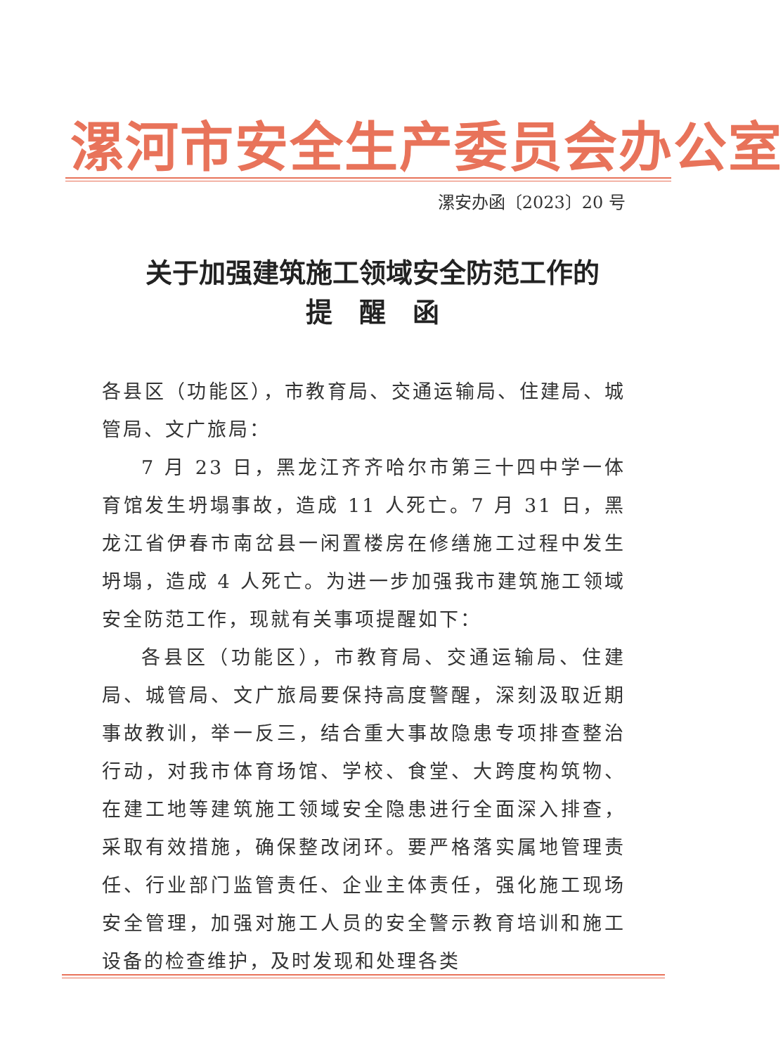漯河市安全生产委员会办公室
漯安办函〔2023〕20 号
关于加强建筑施工领域安全防范工作的
提　醒　函
各县区（功能区），市教育局、交通运输局、住建局、城管局、文广旅局：
7 月 23 日，黑龙江齐齐哈尔市第三十四中学一体育馆发生坍塌事故，造成 11 人死亡。7 月 31 日，黑龙江省伊春市南岔县一闲置楼房在修缮施工过程中发生坍塌，造成 4 人死亡。为进一步加强我市建筑施工领域安全防范工作，现就有关事项提醒如下：
各县区（功能区），市教育局、交通运输局、住建局、城管局、文广旅局要保持高度警醒，深刻汲取近期事故教训，举一反三，结合重大事故隐患专项排查整治行动，对我市体育场馆、学校、食堂、大跨度构筑物、在建工地等建筑施工领域安全隐患进行全面深入排查，采取有效措施，确保整改闭环。要严格落实属地管理责任、行业部门监管责任、企业主体责任，强化施工现场安全管理，加强对施工人员的安全警示教育培训和施工设备的检查维护，及时发现和处理各类